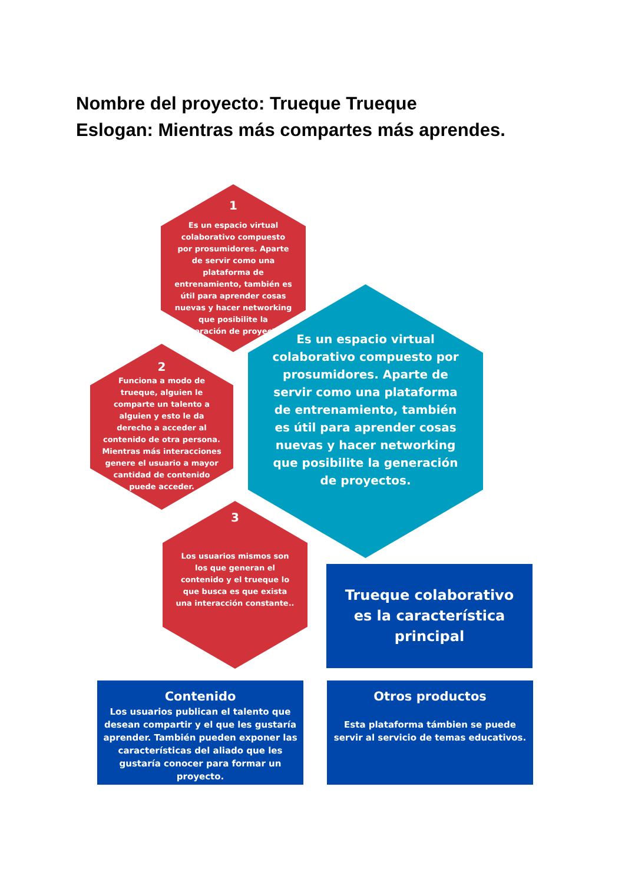Nombre del proyecto: Trueque Trueque
Eslogan: Mientras más compartes más aprendes.
1
Es un espacio virtual colaborativo compuesto por prosumidores. Aparte de servir como una plataforma de entrenamiento, también es útil para aprender cosas nuevas y hacer networking que posibilite la generación de proyectos.
2
Funciona a modo de trueque, alguien le comparte un talento a alguien y esto le da derecho a acceder al contenido de otra persona. Mientras más interacciones genere el usuario a mayor cantidad de contenido puede acceder.
3
Los usuarios mismos son los que generan el contenido y el trueque lo que busca es que exista una interacción constante..
Es un espacio virtual colaborativo compuesto por prosumidores. Aparte de servir como una plataforma de entrenamiento, también es útil para aprender cosas nuevas y hacer networking que posibilite la generación de proyectos.
Trueque colaborativo es la característica principal
Contenido
Los usuarios publican el talento que desean compartir y el que les gustaría aprender. También pueden exponer las características del aliado que les gustaría conocer para formar un proyecto.
Otros productos
Esta plataforma támbien se puede servir al servicio de temas educativos.